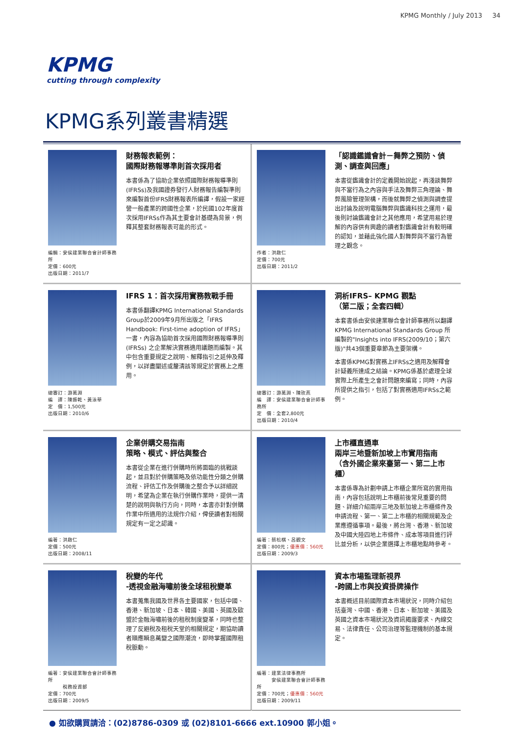KPMG Monthly / July 2013 34
KPMG
cutting through complexity
KPMG系列叢書精選
編輯：安侯建業聯合會計師事務所
定價：600元
出版日期：2011/7
財務報表範例：
國際財務報導準則首次採用者
本書係為了協助企業依照國際財務報導準則(IFRSs)及我國證券發行人財務報告編製準則來編製首份IFRS財務報表所編譯，假設一家經營一般產業的跨國性企業，於民國102年度首次採用IFRSs作為其主要會計基礎為背景，例釋其整套財務報表可能的形式。
作者：洪啟仁
定價：700元
出版日期：2011/2
「認識鑑識會計－舞弊之預防、偵測、調查與回應」
本書從鑑識會計的定義開始說起，再淺談舞弊與不當行為之內容與手法及舞弊三角理論、舞弊風險管理架構，而後就舞弊之偵測與調查提出討論及說明電腦舞弊與鑑識科技之運用，最後則討論鑑識會計之其他應用，希望用易於理解的內容供有興趣的讀者對鑑識會計有較明確的認知，並藉此強化國人對舞弊與不當行為管理之觀念。
總審訂：游萬淵
編　譯：陳振乾、黃泳華
定　價：1,500元
出版日期：2010/6
IFRS 1：首次採用實務教戰手冊
本書係翻譯KPMG International Standards Group於2009年9月所出版之「IFRS Handbook: First-time adoption of IFRS」一書，內容為協助首次採用國際財務報導準則(IFRSs) 之企業解決實務適用議題而編製。其中包含重要規定之說明、解釋指引之延伸及釋例，以詳盡闡述或釐清該等規定於實務上之應用。
總審訂：游萬淵、陳玫燕
編　譯：安侯建業聯合會計師事務所
定　價：全套2,800元
出版日期：2010/4
洞析IFRS– KPMG 觀點
（第二版；全套四輯）
本套書係由安侯建業聯合會計師事務所以翻譯KPMG International Standards Group 所編製的"Insights into IFRS(2009/10；第六版)"共43個重要章節為主要架構。
本書係KPMG對實務上IFRSs之適用及解釋會計疑義所達成之結論。KPMG係基於處理全球實際上所產生之會計問題來編寫；同時，內容所提供之指引，包括了對實務適用IFRSs之範例。
編著：洪啟仁
定價：500元
出版日期：2008/11
企業併購交易指南
策略、模式、評估與整合
本書從企業在進行併購時所將面臨的挑戰談起，並且對於併購策略及依功能性分類之併購流程、評估工作及併購後之整合予以詳細說明，希望為企業在執行併購作業時，提供一清楚的說明與執行方向，同時，本書亦針對併購作業中所適用的法規作介紹，俾使讀者對相關規定有一定之認識。
編著：蔡松棋、呂觀文
定價：800元；優惠價：560元
出版日期：2009/3
上市櫃直通車
兩岸三地暨新加坡上市實用指南
（含外國企業來臺第一、第二上市櫃）
本書係專為計劃申請上市櫃企業所寫的實用指南，內容包括說明上市櫃前後常見重要的問題、詳細介紹兩岸三地及新加坡上市櫃條件及申請流程、第一、第二上市櫃的相關規範及企業應遵循事項。最後，將台灣、香港、新加坡及中國大陸四地上市條件、成本等項目進行評比並分析，以供企業選擇上市櫃地點時參考。
編著：安侯建業聯合會計師事務所
　　　稅務投資部
定價：700元
出版日期：2009/5
稅變的年代
-透視金融海嘯前後全球租稅變革
本書蒐集我國及世界各主要國家，包括中國、香港、新加坡、日本、韓國、美國、英國及歐盟於金融海嘯前後的租稅制度變革，同時也整理了反避稅及租稅天堂的相關規定，期協助讀者順應瞬息萬變之國際潮流，即時掌握國際租稅脈動。
編著：建業法律事務所
　　　安侯建業聯合會計師事務所
定價：700元；優惠價：560元
出版日期：2009/11
資本市場監理新視界
-跨國上市與投資掛牌操作
本書概述目前國際資本市場狀況，同時介紹包括臺灣、中國、香港、日本、新加坡、美國及英國之資本市場狀況及資訊揭露要求、內線交易、法律責任、公司治理等監理機制的基本規定。
● 如欲購買請洽：(02)8786-0309 或 (02)8101-6666 ext.10900 郭小姐。